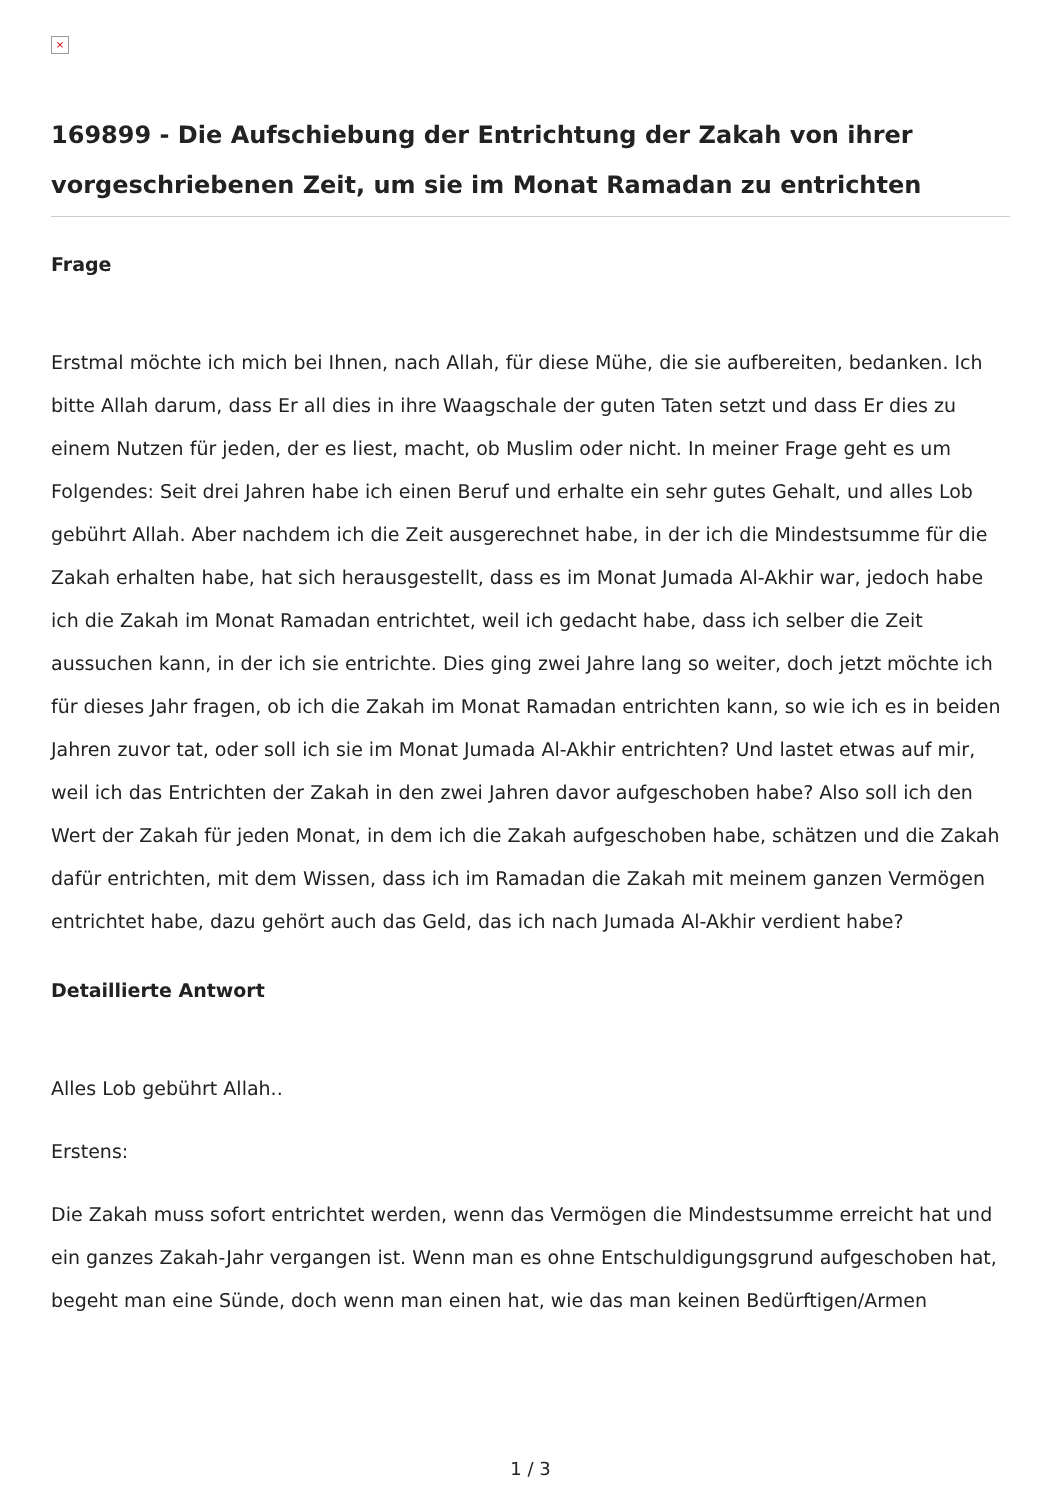×
169899 - Die Aufschiebung der Entrichtung der Zakah von ihrer vorgeschriebenen Zeit, um sie im Monat Ramadan zu entrichten
Frage
Erstmal möchte ich mich bei Ihnen, nach Allah, für diese Mühe, die sie aufbereiten, bedanken. Ich bitte Allah darum, dass Er all dies in ihre Waagschale der guten Taten setzt und dass Er dies zu einem Nutzen für jeden, der es liest, macht, ob Muslim oder nicht. In meiner Frage geht es um Folgendes: Seit drei Jahren habe ich einen Beruf und erhalte ein sehr gutes Gehalt, und alles Lob gebührt Allah. Aber nachdem ich die Zeit ausgerechnet habe, in der ich die Mindestsumme für die Zakah erhalten habe, hat sich herausgestellt, dass es im Monat Jumada Al-Akhir war, jedoch habe ich die Zakah im Monat Ramadan entrichtet, weil ich gedacht habe, dass ich selber die Zeit aussuchen kann, in der ich sie entrichte. Dies ging zwei Jahre lang so weiter, doch jetzt möchte ich für dieses Jahr fragen, ob ich die Zakah im Monat Ramadan entrichten kann, so wie ich es in beiden Jahren zuvor tat, oder soll ich sie im Monat Jumada Al-Akhir entrichten? Und lastet etwas auf mir, weil ich das Entrichten der Zakah in den zwei Jahren davor aufgeschoben habe? Also soll ich den Wert der Zakah für jeden Monat, in dem ich die Zakah aufgeschoben habe, schätzen und die Zakah dafür entrichten, mit dem Wissen, dass ich im Ramadan die Zakah mit meinem ganzen Vermögen entrichtet habe, dazu gehört auch das Geld, das ich nach Jumada Al-Akhir verdient habe?
Detaillierte Antwort
Alles Lob gebührt Allah..
Erstens:
Die Zakah muss sofort entrichtet werden, wenn das Vermögen die Mindestsumme erreicht hat und ein ganzes Zakah-Jahr vergangen ist. Wenn man es ohne Entschuldigungsgrund aufgeschoben hat, begeht man eine Sünde, doch wenn man einen hat, wie das man keinen Bedürftigen/Armen
1 / 3